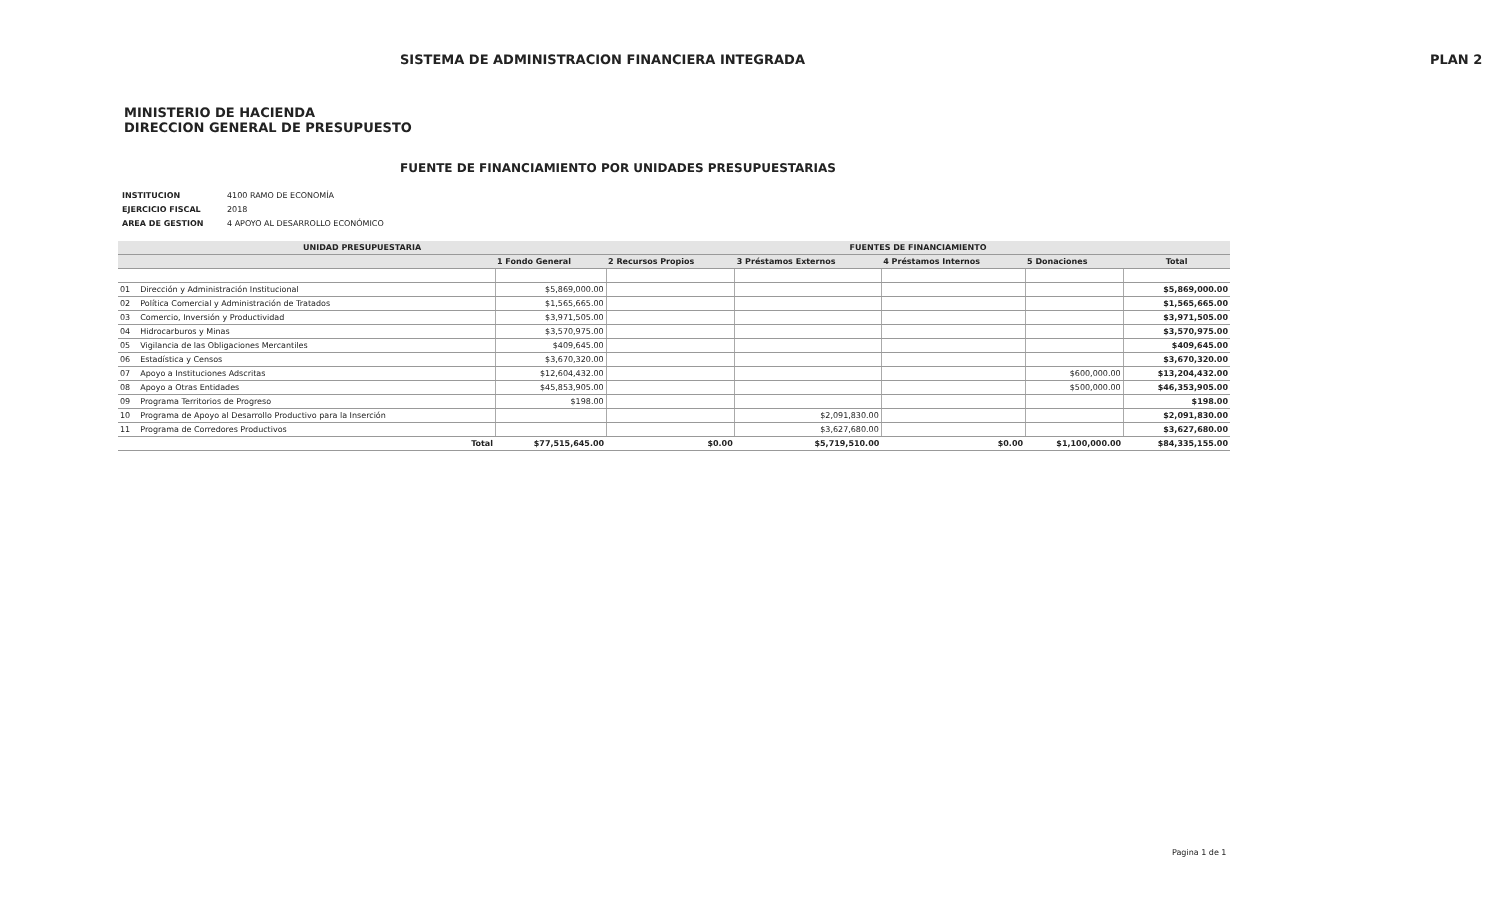SISTEMA DE ADMINISTRACION FINANCIERA INTEGRADA PLAN 2
MINISTERIO DE HACIENDA
DIRECCION GENERAL DE PRESUPUESTO
FUENTE DE FINANCIAMIENTO POR UNIDADES PRESUPUESTARIAS
INSTITUCION 4100 RAMO DE ECONOMÍA
EJERCICIO FISCAL 2018
AREA DE GESTION 4 APOYO AL DESARROLLO ECONÓMICO
| UNIDAD PRESUPUESTARIA | | | FUENTES DE FINANCIAMIENTO | | | | |
| --- | --- | --- | --- | --- | --- | --- | --- |
| | | 1 Fondo General | 2 Recursos Propios | 3 Préstamos Externos | 4 Préstamos Internos | 5 Donaciones | Total |
| 01 | Dirección y Administración Institucional | $5,869,000.00 | | | | | $5,869,000.00 |
| 02 | Política Comercial y Administración de Tratados | $1,565,665.00 | | | | | $1,565,665.00 |
| 03 | Comercio, Inversión y Productividad | $3,971,505.00 | | | | | $3,971,505.00 |
| 04 | Hidrocarburos y Minas | $3,570,975.00 | | | | | $3,570,975.00 |
| 05 | Vigilancia de las Obligaciones Mercantiles | $409,645.00 | | | | | $409,645.00 |
| 06 | Estadística y Censos | $3,670,320.00 | | | | | $3,670,320.00 |
| 07 | Apoyo a Instituciones Adscritas | $12,604,432.00 | | | | $600,000.00 | $13,204,432.00 |
| 08 | Apoyo a Otras Entidades | $45,853,905.00 | | | | $500,000.00 | $46,353,905.00 |
| 09 | Programa Territorios de Progreso | $198.00 | | | | | $198.00 |
| 10 | Programa de Apoyo al Desarrollo Productivo para la Inserción | | | $2,091,830.00 | | | $2,091,830.00 |
| 11 | Programa de Corredores Productivos | | | $3,627,680.00 | | | $3,627,680.00 |
| Total | | $77,515,645.00 | $0.00 | $5,719,510.00 | $0.00 | $1,100,000.00 | $84,335,155.00 |
Pagina 1 de 1